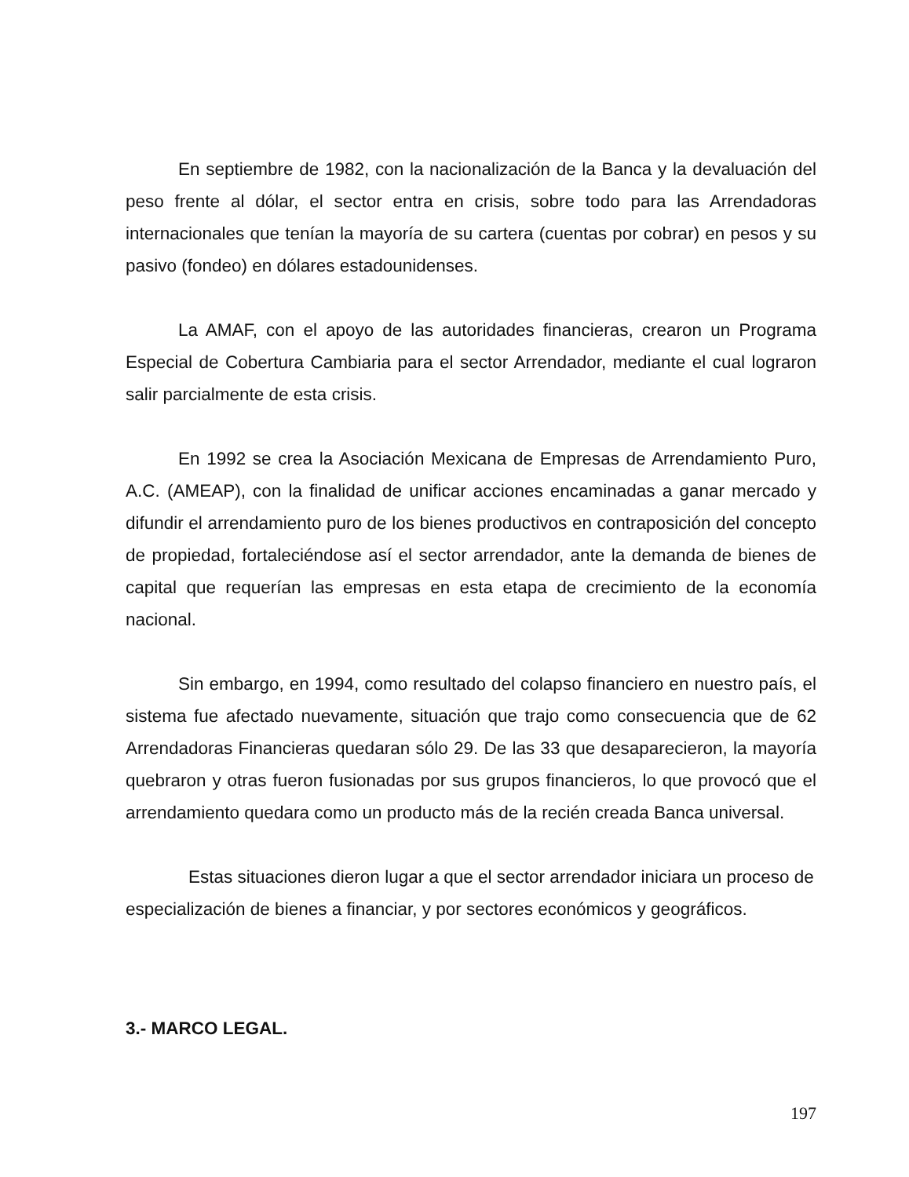En septiembre de 1982, con la nacionalización de la Banca y la devaluación del peso frente al dólar, el sector entra en crisis, sobre todo para las Arrendadoras internacionales que tenían la mayoría de su cartera (cuentas por cobrar) en pesos y su pasivo (fondeo) en dólares estadounidenses.
La AMAF, con el apoyo de las autoridades financieras, crearon un Programa Especial de Cobertura Cambiaria para el sector Arrendador, mediante el cual lograron salir parcialmente de esta crisis.
En 1992 se crea la Asociación Mexicana de Empresas de Arrendamiento Puro, A.C. (AMEAP), con la finalidad de unificar acciones encaminadas a ganar mercado y difundir el arrendamiento puro de los bienes productivos en contraposición del concepto de propiedad, fortaleciéndose así el sector arrendador, ante la demanda de bienes de capital que requerían las empresas en esta etapa de crecimiento de la economía nacional.
Sin embargo, en 1994, como resultado del colapso financiero en nuestro país, el sistema fue afectado nuevamente, situación que trajo como consecuencia que de 62 Arrendadoras Financieras quedaran sólo 29. De las 33 que desaparecieron, la mayoría quebraron y otras fueron fusionadas por sus grupos financieros, lo que provocó que el arrendamiento quedara como un producto más de la recién creada Banca universal.
Estas situaciones dieron lugar a que el sector arrendador iniciara un proceso de especialización de bienes a financiar, y por sectores económicos y geográficos.
3.- MARCO LEGAL.
197